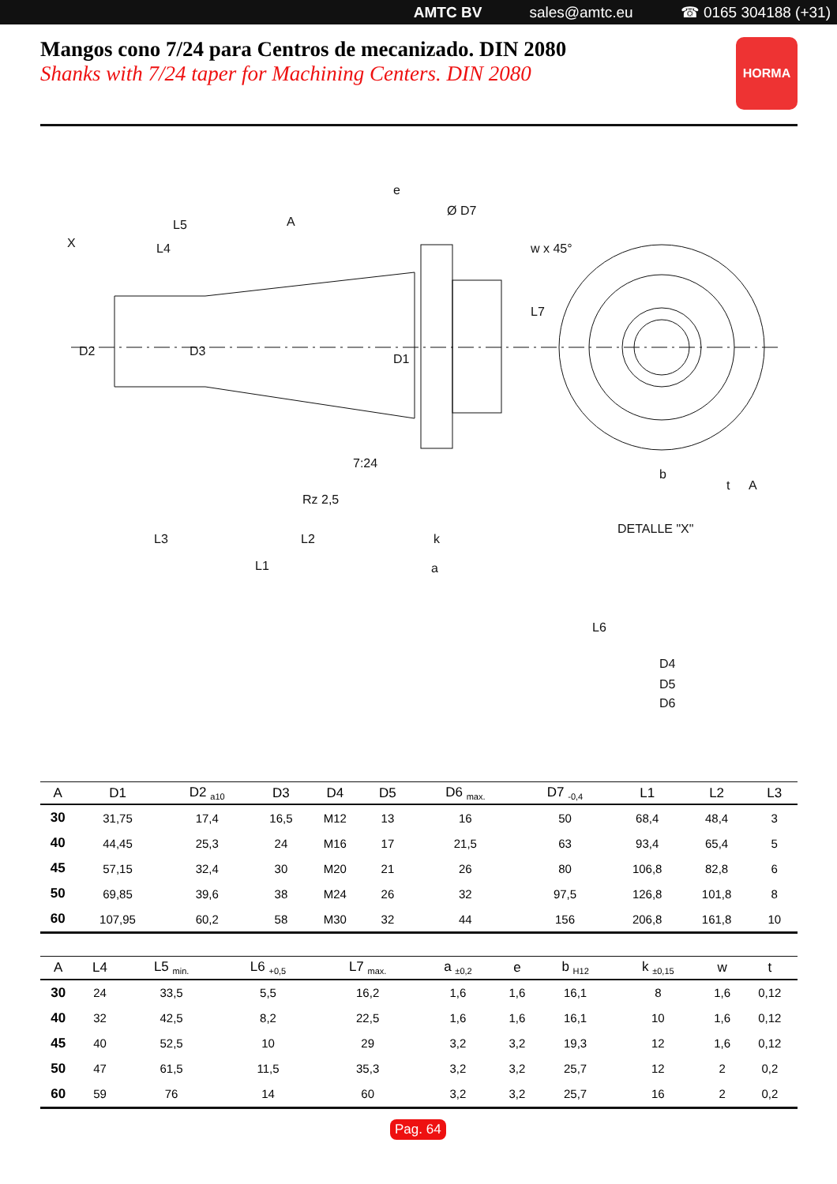AMTC BV sales@amtc.eu ☎ 0165 304188 (+31)
Mangos cono 7/24 para Centros de mecanizado. DIN 2080
Shanks with 7/24 taper for Machining Centers. DIN 2080
HORMA
e
Ø D7
L5
A
X
L4
7:24
Rz 2,5
L3
L2
k
L1
a
D2
D3
D1
L7
w x 45°
b
t
A
DETALLE "X"
L6
D4
D5
D6
| A | D1 | D2 <sub>a10</sub> | D3 | D4 | D5 | D6 <sub>max.</sub> | D7 <sub>-0,4</sub> | L1 | L2 | L3 |
| --- | --- | --- | --- | --- | --- | --- | --- | --- | --- | --- |
| 30 | 31,75 | 17,4 | 16,5 | M12 | 13 | 16 | 50 | 68,4 | 48,4 | 3 |
| 40 | 44,45 | 25,3 | 24 | M16 | 17 | 21,5 | 63 | 93,4 | 65,4 | 5 |
| 45 | 57,15 | 32,4 | 30 | M20 | 21 | 26 | 80 | 106,8 | 82,8 | 6 |
| 50 | 69,85 | 39,6 | 38 | M24 | 26 | 32 | 97,5 | 126,8 | 101,8 | 8 |
| 60 | 107,95 | 60,2 | 58 | M30 | 32 | 44 | 156 | 206,8 | 161,8 | 10 |
| A | L4 | L5 <sub>min.</sub> | L6 <sub>+0,5</sub> | L7 <sub>max.</sub> | a <sub>±0,2</sub> | e | b <sub>H12</sub> | k <sub>±0,15</sub> | w | t |
| --- | --- | --- | --- | --- | --- | --- | --- | --- | --- | --- |
| 30 | 24 | 33,5 | 5,5 | 16,2 | 1,6 | 1,6 | 16,1 | 8 | 1,6 | 0,12 |
| 40 | 32 | 42,5 | 8,2 | 22,5 | 1,6 | 1,6 | 16,1 | 10 | 1,6 | 0,12 |
| 45 | 40 | 52,5 | 10 | 29 | 3,2 | 3,2 | 19,3 | 12 | 1,6 | 0,12 |
| 50 | 47 | 61,5 | 11,5 | 35,3 | 3,2 | 3,2 | 25,7 | 12 | 2 | 0,2 |
| 60 | 59 | 76 | 14 | 60 | 3,2 | 3,2 | 25,7 | 16 | 2 | 0,2 |
Pag. 64